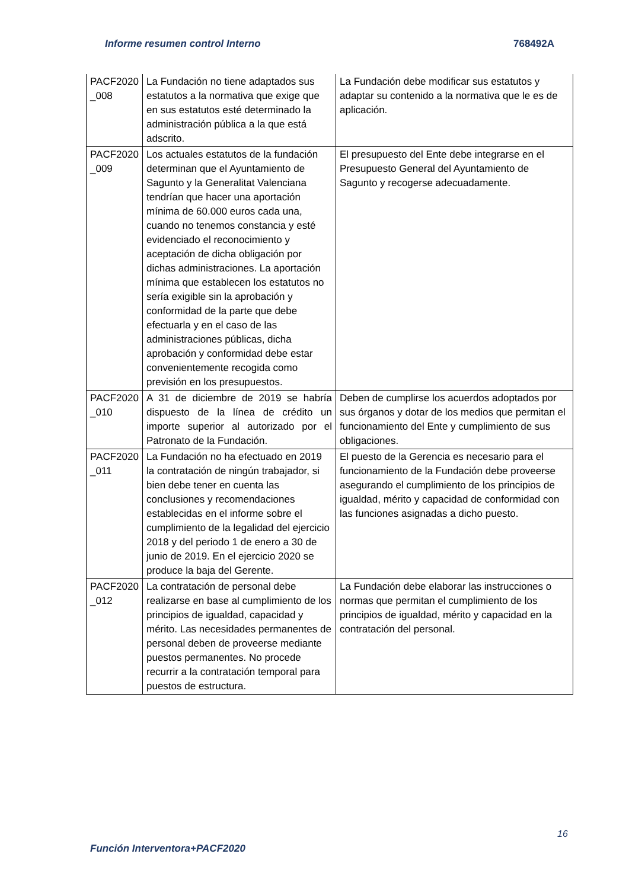Informe resumen control Interno 768492A
| PACF2020 _008 | La Fundación no tiene adaptados sus estatutos a la normativa que exige que en sus estatutos esté determinado la administración pública a la que está adscrito. | La Fundación debe modificar sus estatutos y adaptar su contenido a la normativa que le es de aplicación. |
| PACF2020 _009 | Los actuales estatutos de la fundación determinan que el Ayuntamiento de Sagunto y la Generalitat Valenciana tendrían que hacer una aportación mínima de 60.000 euros cada una, cuando no tenemos constancia y esté evidenciado el reconocimiento y aceptación de dicha obligación por dichas administraciones. La aportación mínima que establecen los estatutos no sería exigible sin la aprobación y conformidad de la parte que debe efectuarla y en el caso de las administraciones públicas, dicha aprobación y conformidad debe estar convenientemente recogida como previsión en los presupuestos. | El presupuesto del Ente debe integrarse en el Presupuesto General del Ayuntamiento de Sagunto y recogerse adecuadamente. |
| PACF2020 _010 | A 31 de diciembre de 2019 se habría dispuesto de la línea de crédito un importe superior al autorizado por el Patronato de la Fundación. | Deben de cumplirse los acuerdos adoptados por sus órganos y dotar de los medios que permitan el funcionamiento del Ente y cumplimiento de sus obligaciones. |
| PACF2020 _011 | La Fundación no ha efectuado en 2019 la contratación de ningún trabajador, si bien debe tener en cuenta las conclusiones y recomendaciones establecidas en el informe sobre el cumplimiento de la legalidad del ejercicio 2018 y del periodo 1 de enero a 30 de junio de 2019. En el ejercicio 2020 se produce la baja del Gerente. | El puesto de la Gerencia es necesario para el funcionamiento de la Fundación debe proveerse asegurando el cumplimiento de los principios de igualdad, mérito y capacidad de conformidad con las funciones asignadas a dicho puesto. |
| PACF2020 _012 | La contratación de personal debe realizarse en base al cumplimiento de los principios de igualdad, capacidad y mérito. Las necesidades permanentes de personal deben de proveerse mediante puestos permanentes. No procede recurrir a la contratación temporal para puestos de estructura. | La Fundación debe elaborar las instrucciones o normas que permitan el cumplimiento de los principios de igualdad, mérito y capacidad en la contratación del personal. |
16
Función Interventora+PACF2020